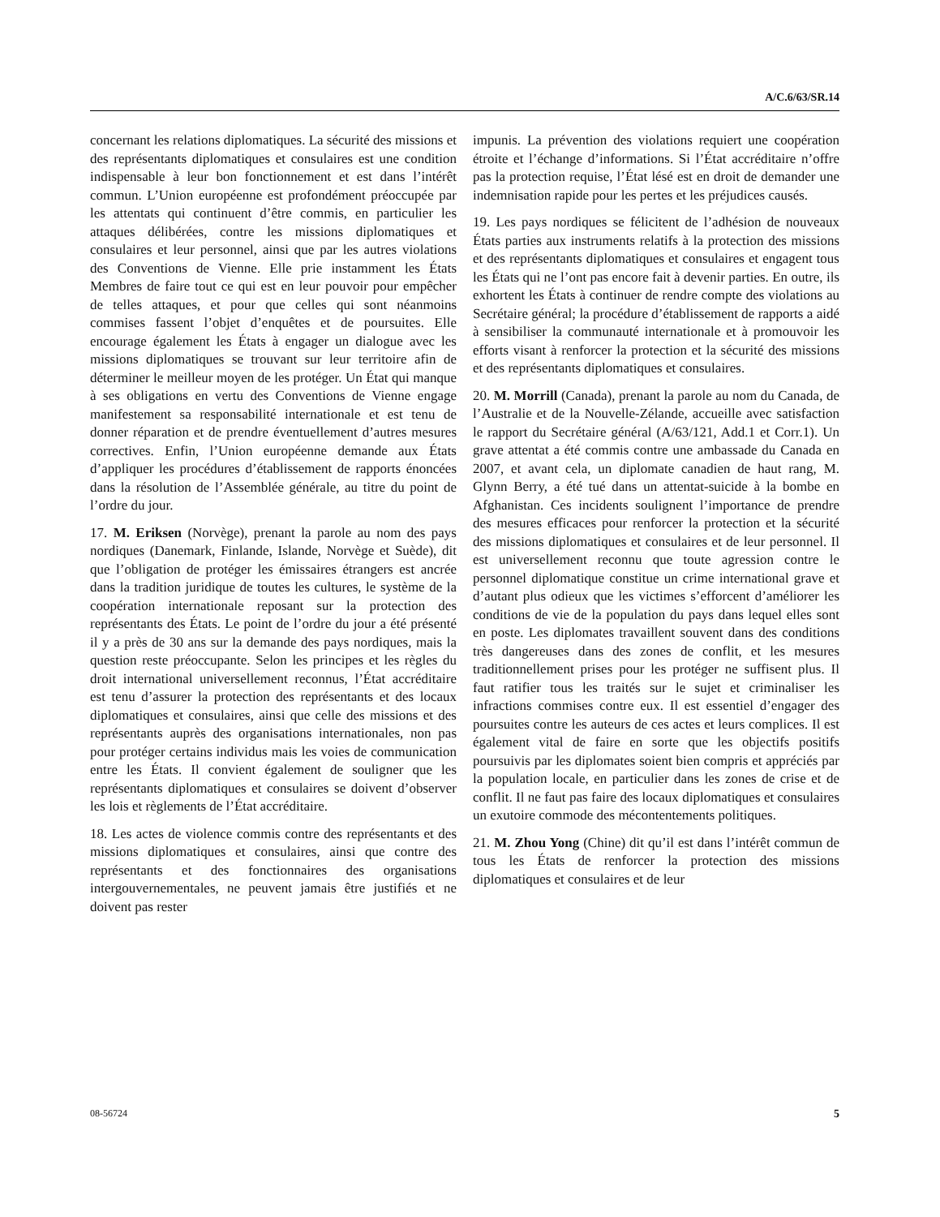A/C.6/63/SR.14
concernant les relations diplomatiques. La sécurité des missions et des représentants diplomatiques et consulaires est une condition indispensable à leur bon fonctionnement et est dans l’intérêt commun. L’Union européenne est profondément préoccupée par les attentats qui continuent d’être commis, en particulier les attaques délibérées, contre les missions diplomatiques et consulaires et leur personnel, ainsi que par les autres violations des Conventions de Vienne. Elle prie instamment les États Membres de faire tout ce qui est en leur pouvoir pour empêcher de telles attaques, et pour que celles qui sont néanmoins commises fassent l’objet d’enquêtes et de poursuites. Elle encourage également les États à engager un dialogue avec les missions diplomatiques se trouvant sur leur territoire afin de déterminer le meilleur moyen de les protéger. Un État qui manque à ses obligations en vertu des Conventions de Vienne engage manifestement sa responsabilité internationale et est tenu de donner réparation et de prendre éventuellement d’autres mesures correctives. Enfin, l’Union européenne demande aux États d’appliquer les procédures d’établissement de rapports énoncées dans la résolution de l’Assemblée générale, au titre du point de l’ordre du jour.
17. M. Eriksen (Norvège), prenant la parole au nom des pays nordiques (Danemark, Finlande, Islande, Norvège et Suède), dit que l’obligation de protéger les émissaires étrangers est ancrée dans la tradition juridique de toutes les cultures, le système de la coopération internationale reposant sur la protection des représentants des États. Le point de l’ordre du jour a été présenté il y a près de 30 ans sur la demande des pays nordiques, mais la question reste préoccupante. Selon les principes et les règles du droit international universellement reconnus, l’État accréditaire est tenu d’assurer la protection des représentants et des locaux diplomatiques et consulaires, ainsi que celle des missions et des représentants auprès des organisations internationales, non pas pour protéger certains individus mais les voies de communication entre les États. Il convient également de souligner que les représentants diplomatiques et consulaires se doivent d’observer les lois et règlements de l’État accréditaire.
18. Les actes de violence commis contre des représentants et des missions diplomatiques et consulaires, ainsi que contre des représentants et des fonctionnaires des organisations intergouvernementales, ne peuvent jamais être justifiés et ne doivent pas rester
impunis. La prévention des violations requiert une coopération étroite et l’échange d’informations. Si l’État accréditaire n’offre pas la protection requise, l’État lésé est en droit de demander une indemnisation rapide pour les pertes et les préjudices causés.
19. Les pays nordiques se félicitent de l’adhésion de nouveaux États parties aux instruments relatifs à la protection des missions et des représentants diplomatiques et consulaires et engagent tous les États qui ne l’ont pas encore fait à devenir parties. En outre, ils exhortent les États à continuer de rendre compte des violations au Secrétaire général; la procédure d’établissement de rapports a aidé à sensibiliser la communauté internationale et à promouvoir les efforts visant à renforcer la protection et la sécurité des missions et des représentants diplomatiques et consulaires.
20. M. Morrill (Canada), prenant la parole au nom du Canada, de l’Australie et de la Nouvelle-Zélande, accueille avec satisfaction le rapport du Secrétaire général (A/63/121, Add.1 et Corr.1). Un grave attentat a été commis contre une ambassade du Canada en 2007, et avant cela, un diplomate canadien de haut rang, M. Glynn Berry, a été tué dans un attentat-suicide à la bombe en Afghanistan. Ces incidents soulignent l’importance de prendre des mesures efficaces pour renforcer la protection et la sécurité des missions diplomatiques et consulaires et de leur personnel. Il est universellement reconnu que toute agression contre le personnel diplomatique constitue un crime international grave et d’autant plus odieux que les victimes s’efforcent d’améliorer les conditions de vie de la population du pays dans lequel elles sont en poste. Les diplomates travaillent souvent dans des conditions très dangereuses dans des zones de conflit, et les mesures traditionnellement prises pour les protéger ne suffisent plus. Il faut ratifier tous les traités sur le sujet et criminaliser les infractions commises contre eux. Il est essentiel d’engager des poursuites contre les auteurs de ces actes et leurs complices. Il est également vital de faire en sorte que les objectifs positifs poursuivis par les diplomates soient bien compris et appréciés par la population locale, en particulier dans les zones de crise et de conflit. Il ne faut pas faire des locaux diplomatiques et consulaires un exutoire commode des mécontentements politiques.
21. M. Zhou Yong (Chine) dit qu’il est dans l’intérêt commun de tous les États de renforcer la protection des missions diplomatiques et consulaires et de leur
08-56724 5